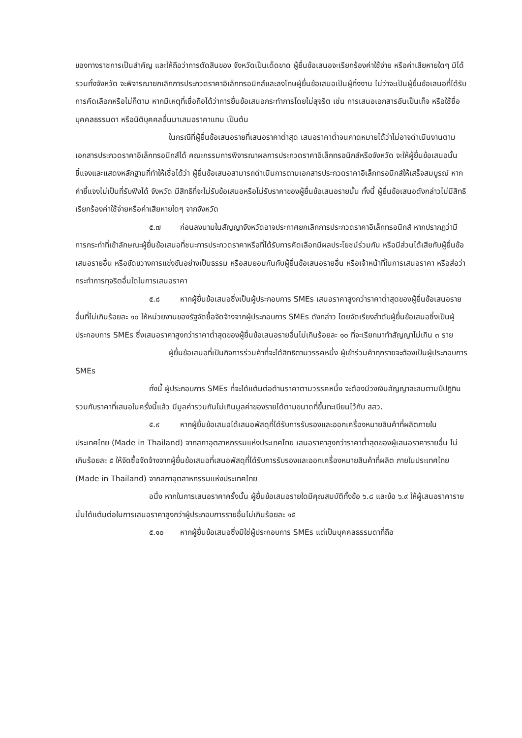ของทางราชการเป็นสำคัญ และให้ถือว่าการตัดสินของ จังหวัดเป็นเด็ดขาด ผู้ยื่นข้อเสนอจะเรียกร้องค่าใช้จ่าย หรือค่าเสียหายใดๆ มิได้ รวมทั้งจังหวัด จะพิจารณายกเลิกการประกวดราคาอิเล็กทรอนิกส์และลงโทษผู้ยื่นข้อเสนอเป็นผู้ทิ้งงาน ไม่ว่าจะเป็นผู้ยื่นข้อเสนอที่ได้รับการคัดเลือกหรือไม่ก็ตาม หากมีเหตุที่เชื่อถือได้ว่าการยื่นข้อเสนอกระทำการโดยไม่สุจริต เช่น การเสนอเอกสารอันเป็นเท็จ หรือใช้ชื่อบุคคลธรรมดา หรือนิติบุคคลอื่นมาเสนอราคาแทน เป็นต้น
ในกรณีที่ผู้ยื่นข้อเสนอรายที่เสนอราคาต่ำสุด เสนอราคาต่ำจนคาดหมายได้ว่าไม่อาจดำเนินงานตามเอกสารประกวดราคาอิเล็กทรอนิกส์ได้ คณะกรรมการพิจารณาผลการประกวดราคาอิเล็กทรอนิกส์หรือจังหวัด จะให้ผู้ยื่นข้อเสนอนั้นชี้แจงและแสดงหลักฐานที่ทำให้เชื่อได้ว่า ผู้ยื่นข้อเสนอสามารถดำเนินการตามเอกสารประกวดราคาอิเล็กทรอนิกส์ให้เสร็จสมบูรณ์ หากคำชี้แจงไม่เป็นที่รับฟังได้ จังหวัด มีสิทธิที่จะไม่รับข้อเสนอหรือไม่รับราคาของผู้ยื่นข้อเสนอรายนั้น ทั้งนี้ ผู้ยื่นข้อเสนอดังกล่าวไม่มีสิทธิเรียกร้องค่าใช้จ่ายหรือค่าเสียหายใดๆ จากจังหวัด
๕.๗ ก่อนลงนามในสัญญาจังหวัดอาจประกาศยกเลิกการประกวดราคาอิเล็กทรอนิกส์ หากปรากฏว่ามีการกระทำที่เข้าลักษณะผู้ยื่นข้อเสนอที่ชนะการประกวดราคาหรือที่ได้รับการคัดเลือกมีผลประโยชน์ร่วมกัน หรือมีส่วนได้เสียกับผู้ยื่นข้อเสนอรายอื่น หรือขัดขวางการแข่งขันอย่างเป็นธรรม หรือสมยอมกันกับผู้ยื่นข้อเสนอรายอื่น หรือเจ้าหน้าที่ในการเสนอราคา หรือส่อว่ากระทำการทุจริตอื่นใดในการเสนอราคา
๕.๘ หากผู้ยื่นข้อเสนอซึ่งเป็นผู้ประกอบการ SMEs เสนอราคาสูงกว่าราคาต่ำสุดของผู้ยื่นข้อเสนอรายอื่นที่ไม่เกินร้อยละ ๑๐ ให้หน่วยงานของรัฐจัดซื้อจัดจ้างจากผู้ประกอบการ SMEs ดังกล่าว โดยจัดเรียงลำดับผู้ยื่นข้อเสนอซึ่งเป็นผู้ประกอบการ SMEs ซึ่งเสนอราคาสูงกว่าราคาต่ำสุดของผู้ยื่นข้อเสนอรายอื่นไม่เกินร้อยละ ๑๐ ที่จะเรียกมาทำสัญญาไม่เกิน ๓ ราย
ผู้ยื่นข้อเสนอที่เป็นกิจการร่วมค้าที่จะได้สิทธิตามวรรคหนึ่ง ผู้เข้าร่วมค้าทุกรายจะต้องเป็นผู้ประกอบการ SMEs
ทั้งนี้ ผู้ประกอบการ SMEs ที่จะได้แต้มต่อด้านราคาตามวรรคหนึ่ง จะต้องมีวงเงินสัญญาสะสมตามปีปฏิทินรวมกับราคาที่เสนอในครั้งนี้แล้ว มีมูลค่ารวมกันไม่เกินมูลค่าของรายได้ตามขนาดที่ขึ้นทะเบียนไว้กับ สสว.
๕.๙ หากผู้ยื่นข้อเสนอได้เสนอพัสดุที่ได้รับการรับรองและออกเครื่องหมายสินค้าที่ผลิตภายในประเทศไทย (Made in Thailand) จากสภาอุตสาหกรรมแห่งประเทศไทย เสนอราคาสูงกว่าราคาต่ำสุดของผู้เสนอราคารายอื่น ไม่เกินร้อยละ ๕ ให้จัดซื้อจัดจ้างจากผู้ยื่นข้อเสนอที่เสนอพัสดุที่ได้รับการรับรองและออกเครื่องหมายสินค้าที่ผลิต ภายในประเทศไทย (Made in Thailand) จากสภาอุตสาหกรรมแห่งประเทศไทย
อนึ่ง หากในการเสนอราคาครั้งนั้น ผู้ยื่นข้อเสนอรายใดมีคุณสมบัติทั้งข้อ ๖.๘ และข้อ ๖.๙ ให้ผู้เสนอราคารายนั้นได้แต้มต่อในการเสนอราคาสูงกว่าผู้ประกอบการรายอื่นไม่เกินร้อยละ ๑๕
๕.๑๐ หากผู้ยื่นข้อเสนอซึ่งมิใช่ผู้ประกอบการ SMEs แต่เป็นบุคคลธรรมดาที่ถือ